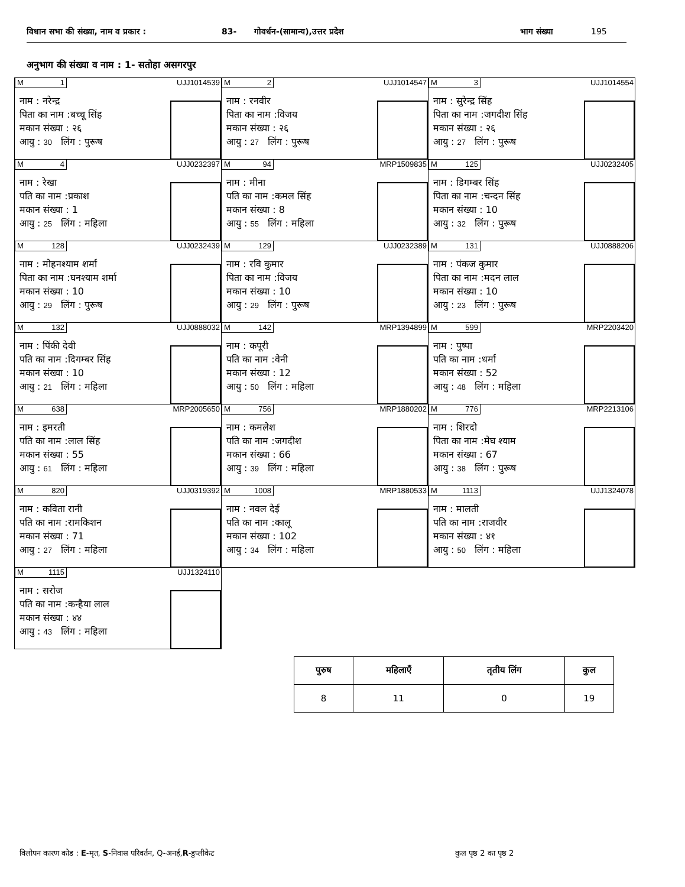विधान सभा की संख्या, नाम व प्रकार : 83- गोवर्धन-(सामान्य),उत्तर प्रदेश भाग संख्या 195
अनुभाग की संख्या व नाम : 1- सतोहा असगरपुर
M 1 UJJ1014539
नाम : नरेन्द्र
पिता का नाम :बच्चू सिंह
मकान संख्या : २६
आयु : 30 लिंग : पुरूष
M 2 UJJ1014547
नाम : रनवीर
पिता का नाम :विजय
मकान संख्या : २६
आयु : 27 लिंग : पुरूष
M 3 UJJ1014554
नाम : सुरेन्द्र सिंह
पिता का नाम :जगदीश सिंह
मकान संख्या : २६
आयु : 27 लिंग : पुरूष
M 4 UJJ0232397
नाम : रेखा
पति का नाम :प्रकाश
मकान संख्या : 1
आयु : 25 लिंग : महिला
M 94 MRP1509835
नाम : मीना
पति का नाम :कमल सिंह
मकान संख्या : 8
आयु : 55 लिंग : महिला
M 125 UJJ0232405
नाम : डिगम्बर सिंह
पिता का नाम :चन्दन सिंह
मकान संख्या : 10
आयु : 32 लिंग : पुरूष
M 128 UJJ0232439
नाम : मोहनश्याम शर्मा
पिता का नाम :घनश्याम शर्मा
मकान संख्या : 10
आयु : 29 लिंग : पुरूष
M 129 UJJ0232389
नाम : रवि कुमार
पिता का नाम :विजय
मकान संख्या : 10
आयु : 29 लिंग : पुरूष
M 131 UJJ0888206
नाम : पंकज कुमार
पिता का नाम :मदन लाल
मकान संख्या : 10
आयु : 23 लिंग : पुरूष
M 132 UJJ0888032
नाम : पिंकी देवी
पति का नाम :दिगम्बर सिंह
मकान संख्या : 10
आयु : 21 लिंग : महिला
M 142 MRP1394899
नाम : कपूरी
पति का नाम :वेनी
मकान संख्या : 12
आयु : 50 लिंग : महिला
M 599 MRP2203420
नाम : पुष्पा
पति का नाम :धर्मा
मकान संख्या : 52
आयु : 48 लिंग : महिला
M 638 MRP2005650
नाम : इमरती
पति का नाम :लाल सिंह
मकान संख्या : 55
आयु : 61 लिंग : महिला
M 756 MRP1880202
नाम : कमलेश
पति का नाम :जगदीश
मकान संख्या : 66
आयु : 39 लिंग : महिला
M 776 MRP2213106
नाम : शिरदो
पिता का नाम :मेघ श्याम
मकान संख्या : 67
आयु : 38 लिंग : पुरूष
M 820 UJJ0319392
नाम : कविता रानी
पति का नाम :रामकिशन
मकान संख्या : 71
आयु : 27 लिंग : महिला
M 1008 MRP1880533
नाम : नवल देई
पति का नाम :कालू
मकान संख्या : 102
आयु : 34 लिंग : महिला
M 1113 UJJ1324078
नाम : मालती
पति का नाम :राजवीर
मकान संख्या : ४१
आयु : 50 लिंग : महिला
M 1115 UJJ1324110
नाम : सरोज
पति का नाम :कन्हैया लाल
मकान संख्या : ४४
आयु : 43 लिंग : महिला
| पुरुष | महिलाएँ | तृतीय लिंग | कुल |
| --- | --- | --- | --- |
| 8 | 11 | 0 | 19 |
विलोपन कारण कोड : E-मृत, S-निवास परिवर्तन, Q-अनर्ह,R-डुप्लीकेट
कुल पृष्ठ 2 का पृष्ठ 2